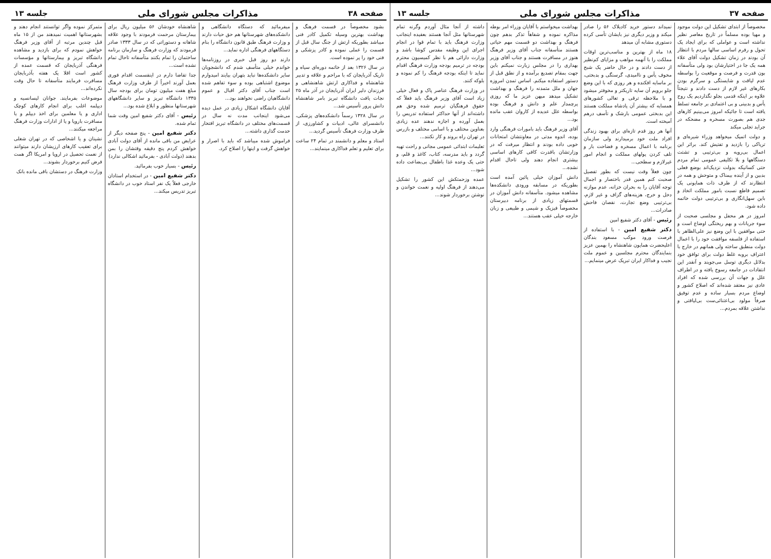صفحه ۳۷ مذاکرات مجلس شورای ملی جلسه ۱۳
مخصوصاً از ابتدای تشکیل این دولت موجود و مهیا بوده مسلماً در تاریخ معاصر نظیر نداشته است و عواملی که برای ایجاد یک تحول و رفرم اساسی سالها مردم با انتظار آن بودند در زمان تشکیل دولت آقای علاء همه یک جا در اختیارشان بود ولی متأسفانه بون قدرت و فرصت و موقعیت را بواسطه عدم لیاقت و شایستگی و سرگرم بودن بکارهای غیر لازم از دست دادند و نتیجتاً علاوه بر اینکه قدمی بجلو نگذاردیم یک روح یأس و بدبینی و بی اعتمادی بر جامعه تسلط یافته است تا جائیکه امروز می‌بینیم کارهای جدی هم بصورت مسخره و مضحکه در جراید تجلی میکند
و دولت اتمیک میخواهد وزراء شیره‌ای و تریاکی را بازدید و تفتیش کند. براثر این اعمال بی‌رویه و بی‌ترتیبی و تشتت دستگاهها و بلا تکلیفی عمومی تمام مردم حتی کسانیکه بدولت نزدیک‌اند بوضع فعلی بدبین و از آینده بیمناک و متوحش و همه در انتظارند که از طرف ذات همایونی یک تصمیم قاطع نسبت بامور مملکت اتخاذ و باین سهل‌انگاری و بی‌ترتیبی دولت خاتمه داده شود.
امروز در هر محفل و مجلسی صحبت از سوء جریانات و بهم ریختگی اوضاع است و حتی موافقین با این وضع نیز علی‌الظاهر با استفاده از فلسفه موافقت خود را با اعمال دولت منطبق ساخته ولی همانهم در خارج با اعتراف بروبه غلط دولت برای توافق خود بدلائل دیگری توسل می‌جویند و آنقدر این انتقادات در جامعه رسوخ یافته و در اطراف علل و جهات آن بررسی شده که افراد عادی نیز معتقد شده‌اند که اصلاح کشور و اوضاع مردم بسیار ساده و عدم توفیق صرفاً مولود بی‌اعتنائی‌ست بی‌لیاقتی و نداشتن علاقه بمردم...
نمیداند دستور خرید کادیلاک ۵۶ را صادر میکند و وزیر دیگری نیز بایشان تأسی کرده دستوری مشابه آن میدهد
۱۸ ماه از بهترین و مناسب‌ترین اوقات مملکت را با آنهمه مواهب و مزایای کم‌نظیر از دست دادند و در حال حاضر یک شبح مخوف یأس و ناامیدی، گرسنگی و بدبختی، بر ماسایه افکنده و هر روزی که با این وضع جلو برویم آن سایه تاریکتر و مخوفتر میشود و با ملاحظه ترقی و تعالی کشورهای همسایه که بیشتر آن پادشاه مملکت هستند این بدبختی عمومی بارشک و تأسف درهم آمیخته است.
آنها هر روز قدم تازه‌ای برای بهبود زندگی افراد ملت خود برمیدارند ولی سازمان برنامه با اعمال مسخره و فضاحت بار و تلف کردن پولهای مملکت و انجام امور غیرلازم و سطحی...
چون فعلاً وقت نیست که بطور تفصیل صحبت کنم همین قدر باختصار و اجمال توجه آقایان را به بحران خزانه، عدم موازنه دخل و خرج، هزینه‌های گزاف و غیر لازم، بی‌ترتیبی وضع تجارت، نقصان فاحش صادرات...
رئیس - آقای دکتر شفیع امین
دکتر شفیع امین - با استفاده از فرصت ورود موکب مسعود بندگان اعلیحضرت همایون شاهنشاه را بهمین عزیز بنمایندگان محترم مجلسین و عموم ملت نجیب و فداکار ایران تبریک عرض مینمایم...
بهداشت میخواستم با آقایان وزراء امر بوطه مذاکره نموده و شفاهاً تذکر بدهم چون فرهنگ و بهداشت دو قسمت مهم حیاتی هستند متأسفانه جناب آقای وزیر فرهنگ هنوز در مسافرت هستند و جناب آقای وزیر بهداری را در مجلس زیارت نمیکنم باین جهت بمقام تصدیع برآمده و از نطق قبل از دستور استفاده میکنم. اساس تمدن امروزه جهان و ملل متمدنه را فرهنگ و بهداشت تشکیل میدهد میهن عزیز ما که روزی پرچمدار علم و دانش و فرهنگ بوده بواسطه علل عدیده از کاروان عقب مانده بود...
آقای وزیر فرهنگ باید بامورات فرهنگی وارد بوده، اندوه مدتی در معاونتشان امتحانات خوبی داده بودند و انتظار میرفت که در وزارتشان باقدرت کافی کارهای اساسی بیشتری انجام دهند ولی تاحال اقدام نشده...
دانش آموزان خیلی پائین آمده است بطوریکه در مسابقه ورودی دانشکده‌ها مشاهده میشود. متأسفانه دانش آموزان در قسمتهای زیادی از برنامه دبیرستان مخصوصاً فیزیک و شیمی و طبیعی و زبان خارجه خیلی عقب هستند...
داشته از آنجا مثال آوردم وگرنه تمام شهرستانها مثل آنجا هستند بعقیده اینجانب وزارت فرهنگ باید با تمام قوا در انجام اجرای این وظیفه مقدس کوشا باشد و وزارت دارائی هم با نظر کمیسیون محترم بودجه در ترمیم بودجه وزارت فرهنگ اقدام نماید تا اینکه بودجه فرهنگ را کم نموده و بلوکه کنند.
در وزارت فرهنگ عناصر پاک و فعال خیلی زیاد است آقای وزیر فرهنگ باید فعلاً که حقوق فرهنگیان ترمیم شده وحق هم داشته‌اند از آنها حداکثر استفاده تدریس را بعمل آورده و اجازه ندهند عده زیادی بعناوین مختلف و با اسامی مختلف و بازرس در تهران راه بروند و کار نکنند...
تعلیمات ابتدائی عمومی مجانی و راحت تهیه گردد و باید مدرسه، کتاب، کاغذ و قلم، و حتی یک وعده غذا باطفال بی‌بضاعت داده شود...
عمده وزحمتکش این کشور را تشکیل می‌دهند از فرهنگ اولیه و نعمت خواندن و نوشتن برخوردار شوند...
صفحه ۳۸ مذاکرات مجلس شورای ملی جلسه ۱۳
بشود مخصوصاً در قسمت فرهنگ و بهداشت بهترین وسیله تکمیل کادر فنی میباشد بطوریکه ارتش از جنگ سال قبل از قسمت را عملی نموده و کادر پزشکی و فنی خود را پر نموده است.
در سال ۱۳۲۶ بعد از خاتمه دوره‌ای سیاه و تاریک آذربایجان که با مراحم و علاقه و تدبیر شاهنشاه و فداکاری ارتش شاهنشاهی و فرزندان دلیر ایران آذربایجان در آذر ماه ۲۵ نجات یافت دانشگاه تبریز بامر شاهنشاه دانش پرور تأسیس شد...
در سال ۱۳۲۸ رسماً دانشکده‌های پزشکی، دانشسرای عالی، ادبیات و کشاورزی، از طرف وزارت فرهنگ تأسیس گردید...
استاد و معلم و دانشمند در تمام ۲۴ ساعت برای تعلیم و تعلم فداکاری مینمایند...
میفرمائید که دستگاه دانشگاهی و دانشکده‌های شهرستانها هم حق حیات دارند و وزارت فرهنگ طبق قانون دانشگاه را بنام دستگاههای فرهنگی اداره نماید...
دارند دو روز قبل خبری در روزنامه‌ها خواندم خیلی متأسف شدم که دانشجویان سایر دانشکده‌ها نباید بتهران بیایند امیدوارم موضوع اشتباهی بوده و سوء تفاهم شده است جناب آقای دکتر اقبال و عموم دانشگاهیان راضی نخواهند بود...
آقایان دانشگاه اشکال زیادی در عمل دیده می‌شود اینجانب مدت نه سال در قسمت‌های مختلف در دانشگاه تبریز افتخار خدمت گذاری داشته...
فراموش شده میباشد که باید با اصرار و خواهش گرفت و اینها را اصلاح کرد.
شاهنشاه خودشان ۵۶ میلیون ریال برای بیمارستان مرحمت فرمودند با وجود علاقه شاهانه و دستوراتی که در سال ۱۳۳۳ صادر فرمودند که وزارت فرهنگ و سازمان برنامه ساختمان را تمام بکنند متأسفانه تاحال تمام نشده است...
جدا تقاضا دارم در اینقسمت اقدام فوری بعمل آورند اخیراً از طرف وزارت فرهنگ مبلغ هفت میلیون تومان برای بودجه سال ۱۳۳۵ دانشگاه تبریز و سایر دانشگاههای شهرستانها منظور و ابلاغ شده بود...
رئیس - آقای دکتر شفیع امین وقت شما تمام شده.
دکتر شفیع امین - پنج صفحه دیگر از عرایض من باقی مانده از آقای دولت آبادی خواهش کردم پنج دقیقه وقتشان را بمن بدهند (دولت آبادی - بفرمائید اشکالی ندارد)
رئیس - بسیار خوب بفرمائید.
دکتر شفیع امین - در استخدام استادان خارجی فعلاً یک نفر استاد خوب در دانشگاه تبریز تدریس میکند...
متمرکز نموده واگر توانستند انجام دهند و بشهرستانها اهمیت نمیدهند من از ۱۵ ماه قبل چندین مرتبه از آقای وزیر فرهنگ خواهش نمودم که برای بازدید و مشاهده دانشگاه تبریز و بیمارستانها و مؤسسات فرهنگی آذربایجان که قسمت عمده از کشور است اقلا یک هفته بآذربایجان مسافرت فرمایند متأسفانه تا حال وقت نکرده‌اند...
موضوعات بفرمایند. جوانان لیسانسیه و دیپلمه اغلب برای انجام کارهای کوچک اداری و یا معلمین برای اخذ دیپلم و یا مسافرت باروپا و یا از ادارات وزارت فرهنگ مراجعه میکنند...
نشینان و یا اشخاصی که در تهران شغلی برای تعقیب کارهای ارزیشان دارند میتوانند از نعمت تحصیل در اروپا و امریکا اگر همت فرض کنیم برخوردار بشوند...
وزارت فرهنگ در دستشان باقی مانده بانک